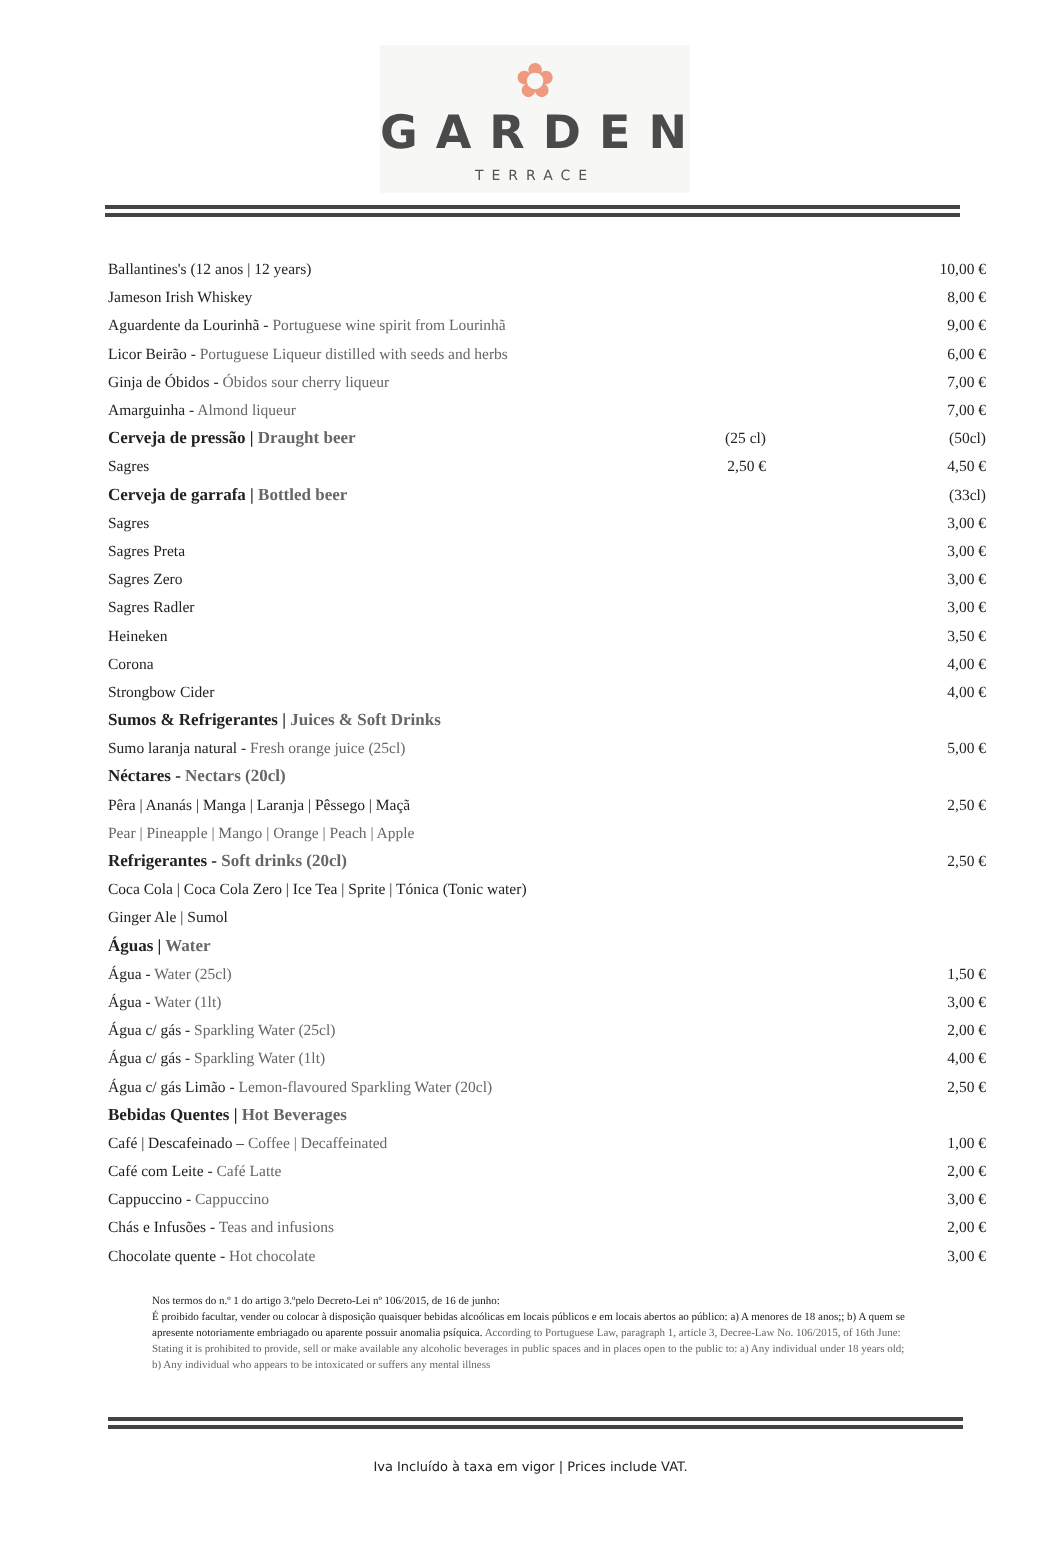✿
GARDEN
TERRACE
Ballantines's (12 anos | 12 years) 10,00 €
Jameson Irish Whiskey 8,00 €
Aguardente da Lourinhã - Portuguese wine spirit from Lourinhã 9,00 €
Licor Beirão - Portuguese Liqueur distilled with seeds and herbs 6,00 €
Ginja de Óbidos - Óbidos sour cherry liqueur 7,00 €
Amarguinha - Almond liqueur 7,00 €
Cerveja de pressão | Draught beer (25 cl) (50cl)
Sagres 2,50 € 4,50 €
Cerveja de garrafa | Bottled beer (33cl)
Sagres 3,00 €
Sagres Preta 3,00 €
Sagres Zero 3,00 €
Sagres Radler 3,00 €
Heineken 3,50 €
Corona 4,00 €
Strongbow Cider 4,00 €
Sumos & Refrigerantes | Juices & Soft Drinks
Sumo laranja natural - Fresh orange juice (25cl) 5,00 €
Néctares - Nectars (20cl)
Pêra | Ananás | Manga | Laranja | Pêssego | Maçã 2,50 €
Pear | Pineapple | Mango | Orange | Peach | Apple
Refrigerantes - Soft drinks (20cl) 2,50 €
Coca Cola | Coca Cola Zero | Ice Tea | Sprite | Tónica (Tonic water)
Ginger Ale | Sumol
Águas | Water
Água - Water (25cl) 1,50 €
Água - Water (1lt) 3,00 €
Água c/ gás - Sparkling Water (25cl) 2,00 €
Água c/ gás - Sparkling Water (1lt) 4,00 €
Água c/ gás Limão - Lemon-flavoured Sparkling Water (20cl) 2,50 €
Bebidas Quentes | Hot Beverages
Café | Descafeinado – Coffee | Decaffeinated 1,00 €
Café com Leite - Café Latte 2,00 €
Cappuccino - Cappuccino 3,00 €
Chás e Infusões - Teas and infusions 2,00 €
Chocolate quente - Hot chocolate 3,00 €
Nos termos do n.º 1 do artigo 3.ºpelo Decreto-Lei nº 106/2015, de 16 de junho:
É proibido facultar, vender ou colocar à disposição quaisquer bebidas alcoólicas em locais públicos e em locais abertos ao público: a) A menores de 18 anos;; b) A quem se apresente notoriamente embriagado ou aparente possuir anomalia psíquica. According to Portuguese Law, paragraph 1, article 3, Decree-Law No. 106/2015, of 16th June: Stating it is prohibited to provide, sell or make available any alcoholic beverages in public spaces and in places open to the public to: a) Any individual under 18 years old; b) Any individual who appears to be intoxicated or suffers any mental illness
Iva Incluído à taxa em vigor | Prices include VAT.